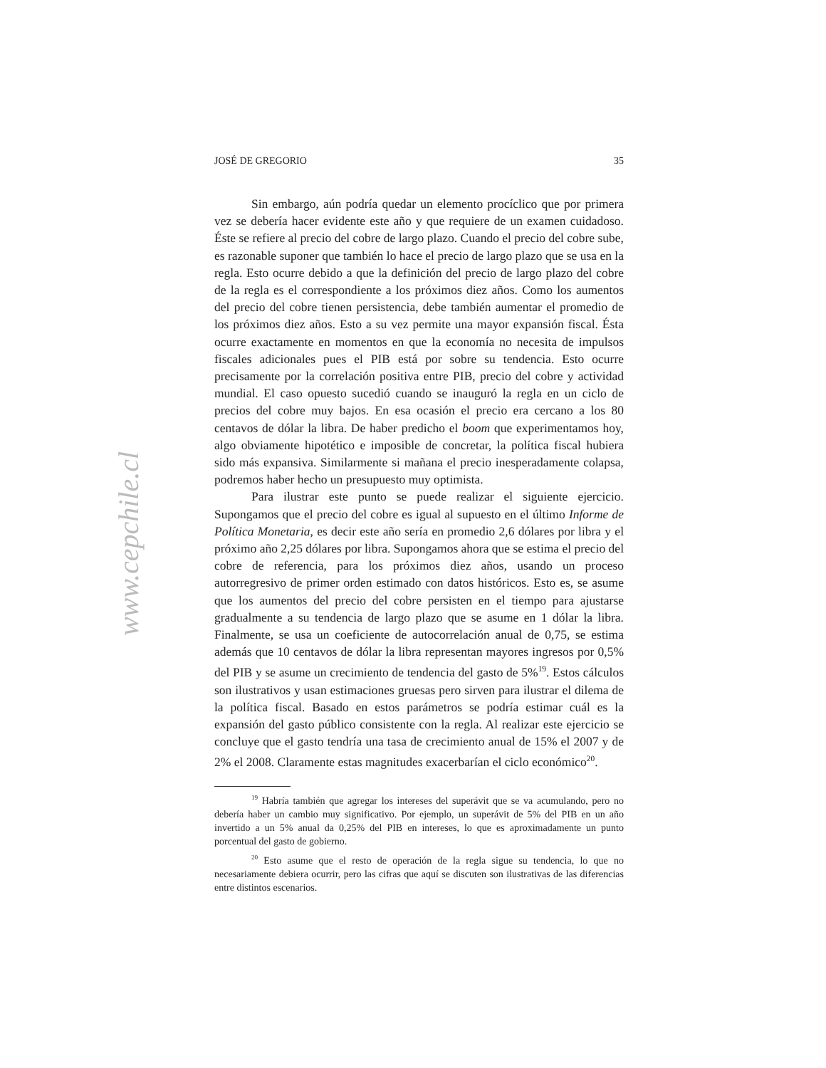www.cepchile.cl
JOSÉ DE GREGORIO 35
Sin embargo, aún podría quedar un elemento procíclico que por primera vez se debería hacer evidente este año y que requiere de un examen cuidadoso. Éste se refiere al precio del cobre de largo plazo. Cuando el precio del cobre sube, es razonable suponer que también lo hace el precio de largo plazo que se usa en la regla. Esto ocurre debido a que la definición del precio de largo plazo del cobre de la regla es el correspondiente a los próximos diez años. Como los aumentos del precio del cobre tienen persistencia, debe también aumentar el promedio de los próximos diez años. Esto a su vez permite una mayor expansión fiscal. Ésta ocurre exactamente en momentos en que la economía no necesita de impulsos fiscales adicionales pues el PIB está por sobre su tendencia. Esto ocurre precisamente por la correlación positiva entre PIB, precio del cobre y actividad mundial. El caso opuesto sucedió cuando se inauguró la regla en un ciclo de precios del cobre muy bajos. En esa ocasión el precio era cercano a los 80 centavos de dólar la libra. De haber predicho el boom que experimentamos hoy, algo obviamente hipotético e imposible de concretar, la política fiscal hubiera sido más expansiva. Similarmente si mañana el precio inesperadamente colapsa, podremos haber hecho un presupuesto muy optimista.
Para ilustrar este punto se puede realizar el siguiente ejercicio. Supongamos que el precio del cobre es igual al supuesto en el último Informe de Política Monetaria, es decir este año sería en promedio 2,6 dólares por libra y el próximo año 2,25 dólares por libra. Supongamos ahora que se estima el precio del cobre de referencia, para los próximos diez años, usando un proceso autorregresivo de primer orden estimado con datos históricos. Esto es, se asume que los aumentos del precio del cobre persisten en el tiempo para ajustarse gradualmente a su tendencia de largo plazo que se asume en 1 dólar la libra. Finalmente, se usa un coeficiente de autocorrelación anual de 0,75, se estima además que 10 centavos de dólar la libra representan mayores ingresos por 0,5% del PIB y se asume un crecimiento de tendencia del gasto de 5%<sup>19</sup>. Estos cálculos son ilustrativos y usan estimaciones gruesas pero sirven para ilustrar el dilema de la política fiscal. Basado en estos parámetros se podría estimar cuál es la expansión del gasto público consistente con la regla. Al realizar este ejercicio se concluye que el gasto tendría una tasa de crecimiento anual de 15% el 2007 y de 2% el 2008. Claramente estas magnitudes exacerbarían el ciclo económico<sup>20</sup>.
<sup>19</sup> Habría también que agregar los intereses del superávit que se va acumulando, pero no debería haber un cambio muy significativo. Por ejemplo, un superávit de 5% del PIB en un año invertido a un 5% anual da 0,25% del PIB en intereses, lo que es aproximadamente un punto porcentual del gasto de gobierno.
<sup>20</sup> Esto asume que el resto de operación de la regla sigue su tendencia, lo que no necesariamente debiera ocurrir, pero las cifras que aquí se discuten son ilustrativas de las diferencias entre distintos escenarios.